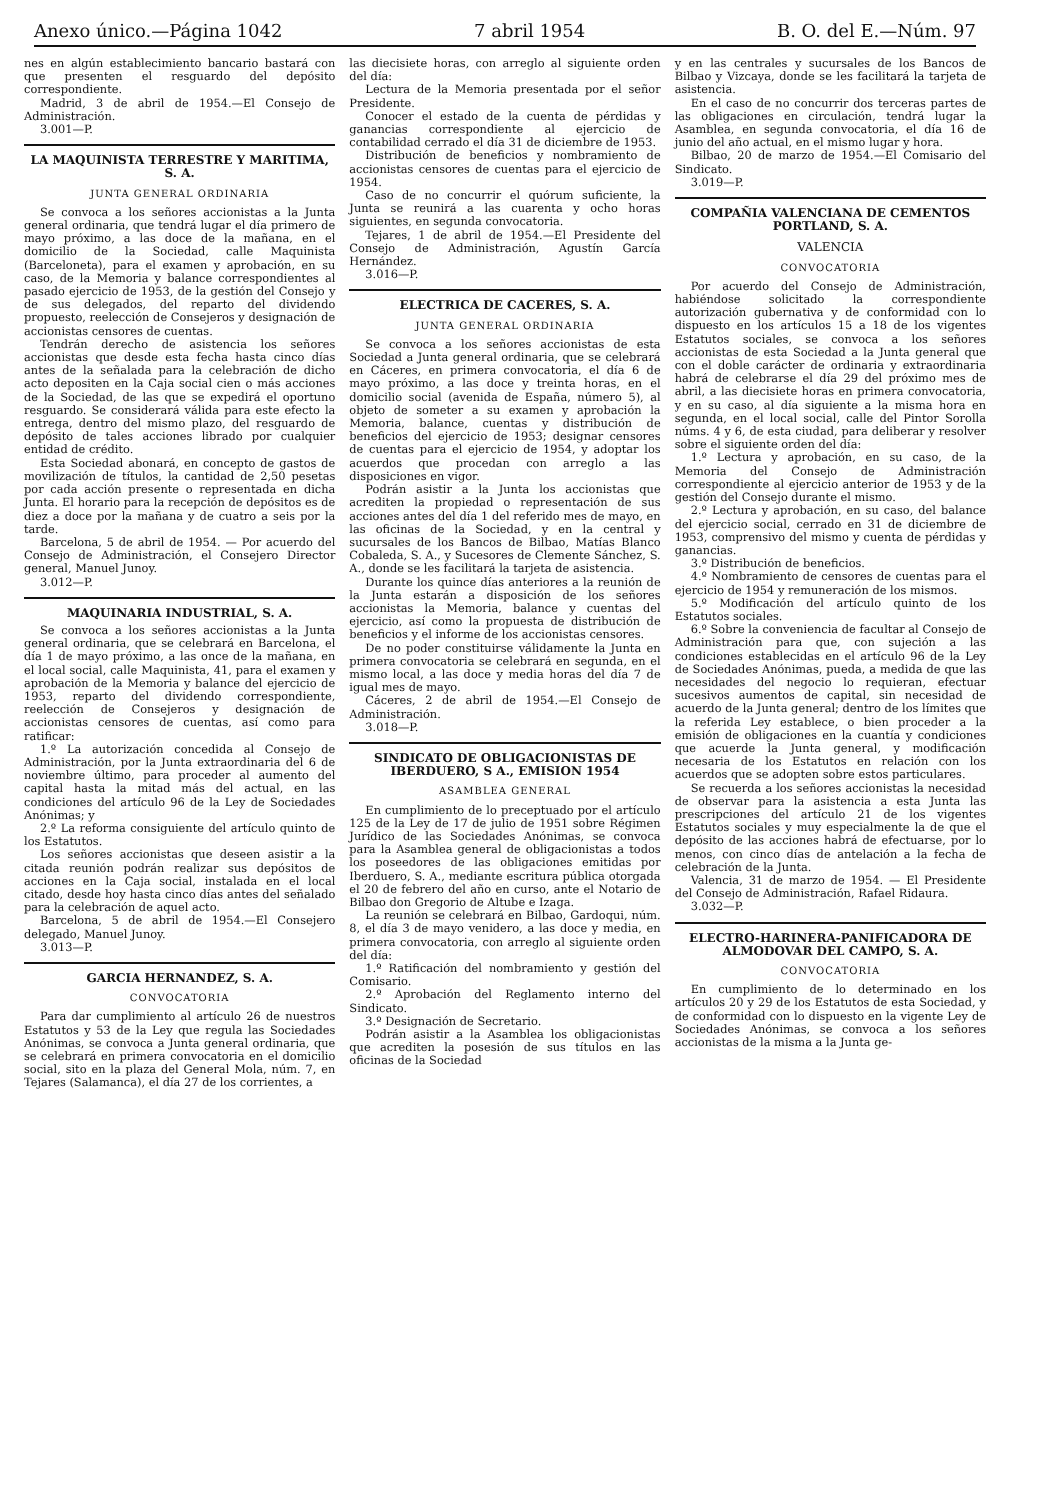Anexo único.—Página 1042 7 abril 1954 B. O. del E.—Núm. 97
nes en algún establecimiento bancario bastará con que presenten el resguardo del depósito correspondiente.
Madrid, 3 de abril de 1954.—El Consejo de Administración.
3.001—P.
LA MAQUINISTA TERRESTRE Y MARITIMA, S. A.
JUNTA GENERAL ORDINARIA
Se convoca a los señores accionistas a la Junta general ordinaria, que tendrá lugar el día primero de mayo próximo, a las doce de la mañana, en el domicilio de la Sociedad, calle Maquinista (Barceloneta), para el examen y aprobación, en su caso, de la Memoria y balance correspondientes al pasado ejercicio de 1953, de la gestión del Consejo y de sus delegados, del reparto del dividendo propuesto, reelección de Consejeros y designación de accionistas censores de cuentas.
Tendrán derecho de asistencia los señores accionistas que desde esta fecha hasta cinco días antes de la señalada para la celebración de dicho acto depositen en la Caja social cien o más acciones de la Sociedad, de las que se expedirá el oportuno resguardo. Se considerará válida para este efecto la entrega, dentro del mismo plazo, del resguardo de depósito de tales acciones librado por cualquier entidad de crédito.
Esta Sociedad abonará, en concepto de gastos de movilización de títulos, la cantidad de 2,50 pesetas por cada acción presente o representada en dicha Junta. El horario para la recepción de depósitos es de diez a doce por la mañana y de cuatro a seis por la tarde.
Barcelona, 5 de abril de 1954. — Por acuerdo del Consejo de Administración, el Consejero Director general, Manuel Junoy.
3.012—P.
MAQUINARIA INDUSTRIAL, S. A.
Se convoca a los señores accionistas a la Junta general ordinaria, que se celebrará en Barcelona, el día 1 de mayo próximo, a las once de la mañana, en el local social, calle Maquinista, 41, para el examen y aprobación de la Memoria y balance del ejercicio de 1953, reparto del dividendo correspondiente, reelección de Consejeros y designación de accionistas censores de cuentas, así como para ratificar:
1.º La autorización concedida al Consejo de Administración, por la Junta extraordinaria del 6 de noviembre último, para proceder al aumento del capital hasta la mitad más del actual, en las condiciones del artículo 96 de la Ley de Sociedades Anónimas; y
2.º La reforma consiguiente del artículo quinto de los Estatutos.
Los señores accionistas que deseen asistir a la citada reunión podrán realizar sus depósitos de acciones en la Caja social, instalada en el local citado, desde hoy hasta cinco días antes del señalado para la celebración de aquel acto.
Barcelona, 5 de abril de 1954.—El Consejero delegado, Manuel Junoy.
3.013—P.
GARCIA HERNANDEZ, S. A.
CONVOCATORIA
Para dar cumplimiento al artículo 26 de nuestros Estatutos y 53 de la Ley que regula las Sociedades Anónimas, se convoca a Junta general ordinaria, que se celebrará en primera convocatoria en el domicilio social, sito en la plaza del General Mola, núm. 7, en Tejares (Salamanca), el día 27 de los corrientes, a
las diecisiete horas, con arreglo al siguiente orden del día:
Lectura de la Memoria presentada por el señor Presidente.
Conocer el estado de la cuenta de pérdidas y ganancias correspondiente al ejercicio de contabilidad cerrado el día 31 de diciembre de 1953.
Distribución de beneficios y nombramiento de accionistas censores de cuentas para el ejercicio de 1954.
Caso de no concurrir el quórum suficiente, la Junta se reunirá a las cuarenta y ocho horas siguientes, en segunda convocatoria.
Tejares, 1 de abril de 1954.—El Presidente del Consejo de Administración, Agustín García Hernández.
3.016—P.
ELECTRICA DE CACERES, S. A.
JUNTA GENERAL ORDINARIA
Se convoca a los señores accionistas de esta Sociedad a Junta general ordinaria, que se celebrará en Cáceres, en primera convocatoria, el día 6 de mayo próximo, a las doce y treinta horas, en el domicilio social (avenida de España, número 5), al objeto de someter a su examen y aprobación la Memoria, balance, cuentas y distribución de beneficios del ejercicio de 1953; designar censores de cuentas para el ejercicio de 1954, y adoptar los acuerdos que procedan con arreglo a las disposiciones en vigor.
Podrán asistir a la Junta los accionistas que acrediten la propiedad o representación de sus acciones antes del día 1 del referido mes de mayo, en las oficinas de la Sociedad, y en la central y sucursales de los Bancos de Bilbao, Matías Blanco Cobaleda, S. A., y Sucesores de Clemente Sánchez, S. A., donde se les facilitará la tarjeta de asistencia.
Durante los quince días anteriores a la reunión de la Junta estarán a disposición de los señores accionistas la Memoria, balance y cuentas del ejercicio, así como la propuesta de distribución de beneficios y el informe de los accionistas censores.
De no poder constituirse válidamente la Junta en primera convocatoria se celebrará en segunda, en el mismo local, a las doce y media horas del día 7 de igual mes de mayo.
Cáceres, 2 de abril de 1954.—El Consejo de Administración.
3.018—P.
SINDICATO DE OBLIGACIONISTAS DE IBERDUERO, S A., EMISION 1954
ASAMBLEA GENERAL
En cumplimiento de lo preceptuado por el artículo 125 de la Ley de 17 de julio de 1951 sobre Régimen Jurídico de las Sociedades Anónimas, se convoca para la Asamblea general de obligacionistas a todos los poseedores de las obligaciones emitidas por Iberduero, S. A., mediante escritura pública otorgada el 20 de febrero del año en curso, ante el Notario de Bilbao don Gregorio de Altube e Izaga.
La reunión se celebrará en Bilbao, Gardoqui, núm. 8, el día 3 de mayo venidero, a las doce y media, en primera convocatoria, con arreglo al siguiente orden del día:
1.º Ratificación del nombramiento y gestión del Comisario.
2.º Aprobación del Reglamento interno del Sindicato.
3.º Designación de Secretario.
Podrán asistir a la Asamblea los obligacionistas que acrediten la posesión de sus títulos en las oficinas de la Sociedad
y en las centrales y sucursales de los Bancos de Bilbao y Vizcaya, donde se les facilitará la tarjeta de asistencia.
En el caso de no concurrir dos terceras partes de las obligaciones en circulación, tendrá lugar la Asamblea, en segunda convocatoria, el día 16 de junio del año actual, en el mismo lugar y hora.
Bilbao, 20 de marzo de 1954.—El Comisario del Sindicato.
3.019—P.
COMPAÑIA VALENCIANA DE CEMENTOS PORTLAND, S. A.
VALENCIA
CONVOCATORIA
Por acuerdo del Consejo de Administración, habiéndose solicitado la correspondiente autorización gubernativa y de conformidad con lo dispuesto en los artículos 15 a 18 de los vigentes Estatutos sociales, se convoca a los señores accionistas de esta Sociedad a la Junta general que con el doble carácter de ordinaria y extraordinaria habrá de celebrarse el día 29 del próximo mes de abril, a las diecisiete horas en primera convocatoria, y en su caso, al día siguiente a la misma hora en segunda, en el local social, calle del Pintor Sorolla núms. 4 y 6, de esta ciudad, para deliberar y resolver sobre el siguiente orden del día:
1.º Lectura y aprobación, en su caso, de la Memoria del Consejo de Administración correspondiente al ejercicio anterior de 1953 y de la gestión del Consejo durante el mismo.
2.º Lectura y aprobación, en su caso, del balance del ejercicio social, cerrado en 31 de diciembre de 1953, comprensivo del mismo y cuenta de pérdidas y ganancias.
3.º Distribución de beneficios.
4.º Nombramiento de censores de cuentas para el ejercicio de 1954 y remuneración de los mismos.
5.º Modificación del artículo quinto de los Estatutos sociales.
6.º Sobre la conveniencia de facultar al Consejo de Administración para que, con sujeción a las condiciones establecidas en el artículo 96 de la Ley de Sociedades Anónimas, pueda, a medida de que las necesidades del negocio lo requieran, efectuar sucesivos aumentos de capital, sin necesidad de acuerdo de la Junta general; dentro de los límites que la referida Ley establece, o bien proceder a la emisión de obligaciones en la cuantía y condiciones que acuerde la Junta general, y modificación necesaria de los Estatutos en relación con los acuerdos que se adopten sobre estos particulares.
Se recuerda a los señores accionistas la necesidad de observar para la asistencia a esta Junta las prescripciones del artículo 21 de los vigentes Estatutos sociales y muy especialmente la de que el depósito de las acciones habrá de efectuarse, por lo menos, con cinco días de antelación a la fecha de celebración de la Junta.
Valencia, 31 de marzo de 1954. — El Presidente del Consejo de Administración, Rafael Ridaura.
3.032—P.
ELECTRO-HARINERA-PANIFICADORA DE ALMODOVAR DEL CAMPO, S. A.
CONVOCATORIA
En cumplimiento de lo determinado en los artículos 20 y 29 de los Estatutos de esta Sociedad, y de conformidad con lo dispuesto en la vigente Ley de Sociedades Anónimas, se convoca a los señores accionistas de la misma a la Junta ge-